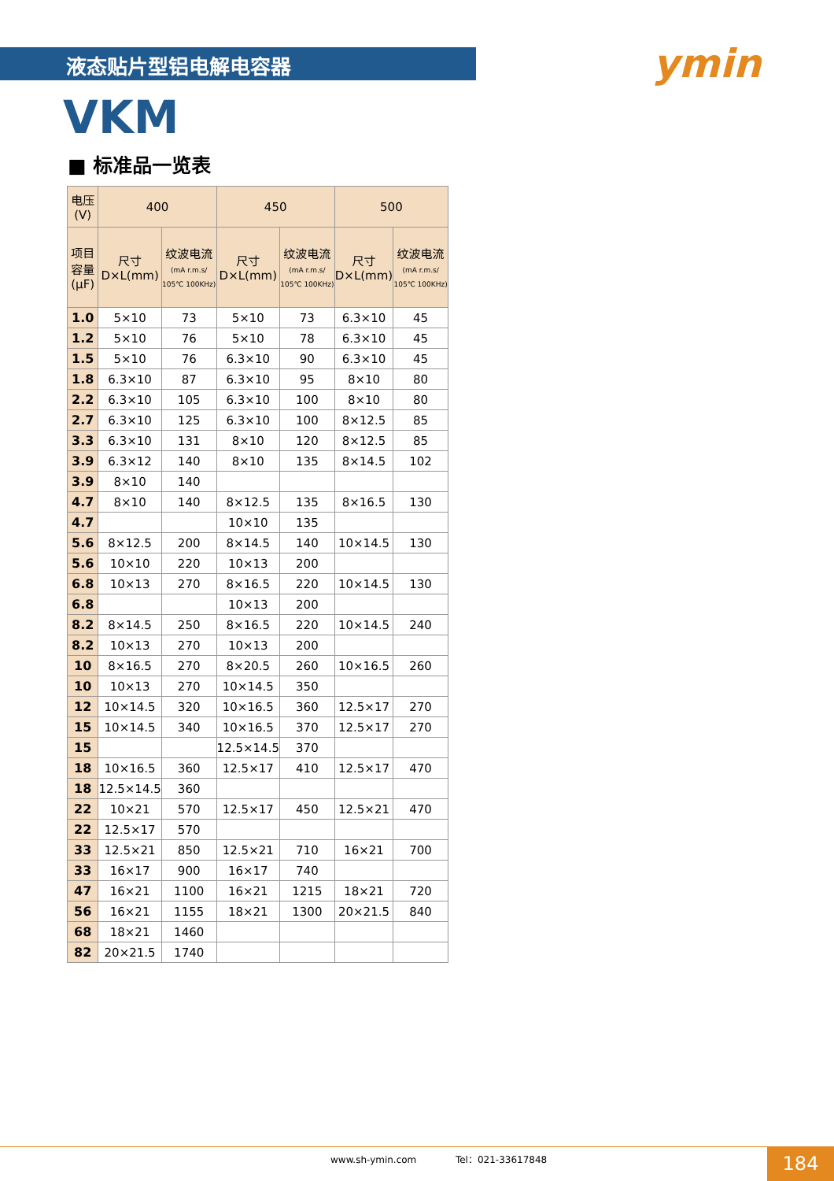液态贴片型铝电解电容器 ymin
VKM
■ 标准品一览表
| 电压(V) | 400 | | 450 | | 500 | |
| --- | --- | --- | --- | --- | --- | --- |
| 项目 容量 (μF) | 尺寸 D×L(mm) | 纹波电流 (mA r.m.s/ 105℃ 100KHz) | 尺寸 D×L(mm) | 纹波电流 (mA r.m.s/ 105℃ 100KHz) | 尺寸 D×L(mm) | 纹波电流 (mA r.m.s/ 105℃ 100KHz) |
| 1.0 | 5×10 | 73 | 5×10 | 73 | 6.3×10 | 45 |
| 1.2 | 5×10 | 76 | 5×10 | 78 | 6.3×10 | 45 |
| 1.5 | 5×10 | 76 | 6.3×10 | 90 | 6.3×10 | 45 |
| 1.8 | 6.3×10 | 87 | 6.3×10 | 95 | 8×10 | 80 |
| 2.2 | 6.3×10 | 105 | 6.3×10 | 100 | 8×10 | 80 |
| 2.7 | 6.3×10 | 125 | 6.3×10 | 100 | 8×12.5 | 85 |
| 3.3 | 6.3×10 | 131 | 8×10 | 120 | 8×12.5 | 85 |
| 3.9 | 6.3×12 | 140 | 8×10 | 135 | 8×14.5 | 102 |
| 3.9 | 8×10 | 140 | | | | |
| 4.7 | 8×10 | 140 | 8×12.5 | 135 | 8×16.5 | 130 |
| 4.7 | | | 10×10 | 135 | | |
| 5.6 | 8×12.5 | 200 | 8×14.5 | 140 | 10×14.5 | 130 |
| 5.6 | 10×10 | 220 | 10×13 | 200 | | |
| 6.8 | 10×13 | 270 | 8×16.5 | 220 | 10×14.5 | 130 |
| 6.8 | | | 10×13 | 200 | | |
| 8.2 | 8×14.5 | 250 | 8×16.5 | 220 | 10×14.5 | 240 |
| 8.2 | 10×13 | 270 | 10×13 | 200 | | |
| 10 | 8×16.5 | 270 | 8×20.5 | 260 | 10×16.5 | 260 |
| 10 | 10×13 | 270 | 10×14.5 | 350 | | |
| 12 | 10×14.5 | 320 | 10×16.5 | 360 | 12.5×17 | 270 |
| 15 | 10×14.5 | 340 | 10×16.5 | 370 | 12.5×17 | 270 |
| 15 | | | 12.5×14.5 | 370 | | |
| 18 | 10×16.5 | 360 | 12.5×17 | 410 | 12.5×17 | 470 |
| 18 | 12.5×14.5 | 360 | | | | |
| 22 | 10×21 | 570 | 12.5×17 | 450 | 12.5×21 | 470 |
| 22 | 12.5×17 | 570 | | | | |
| 33 | 12.5×21 | 850 | 12.5×21 | 710 | 16×21 | 700 |
| 33 | 16×17 | 900 | 16×17 | 740 | | |
| 47 | 16×21 | 1100 | 16×21 | 1215 | 18×21 | 720 |
| 56 | 16×21 | 1155 | 18×21 | 1300 | 20×21.5 | 840 |
| 68 | 18×21 | 1460 | | | | |
| 82 | 20×21.5 | 1740 | | | | |
www.sh-ymin.com Tel：021-33617848
184